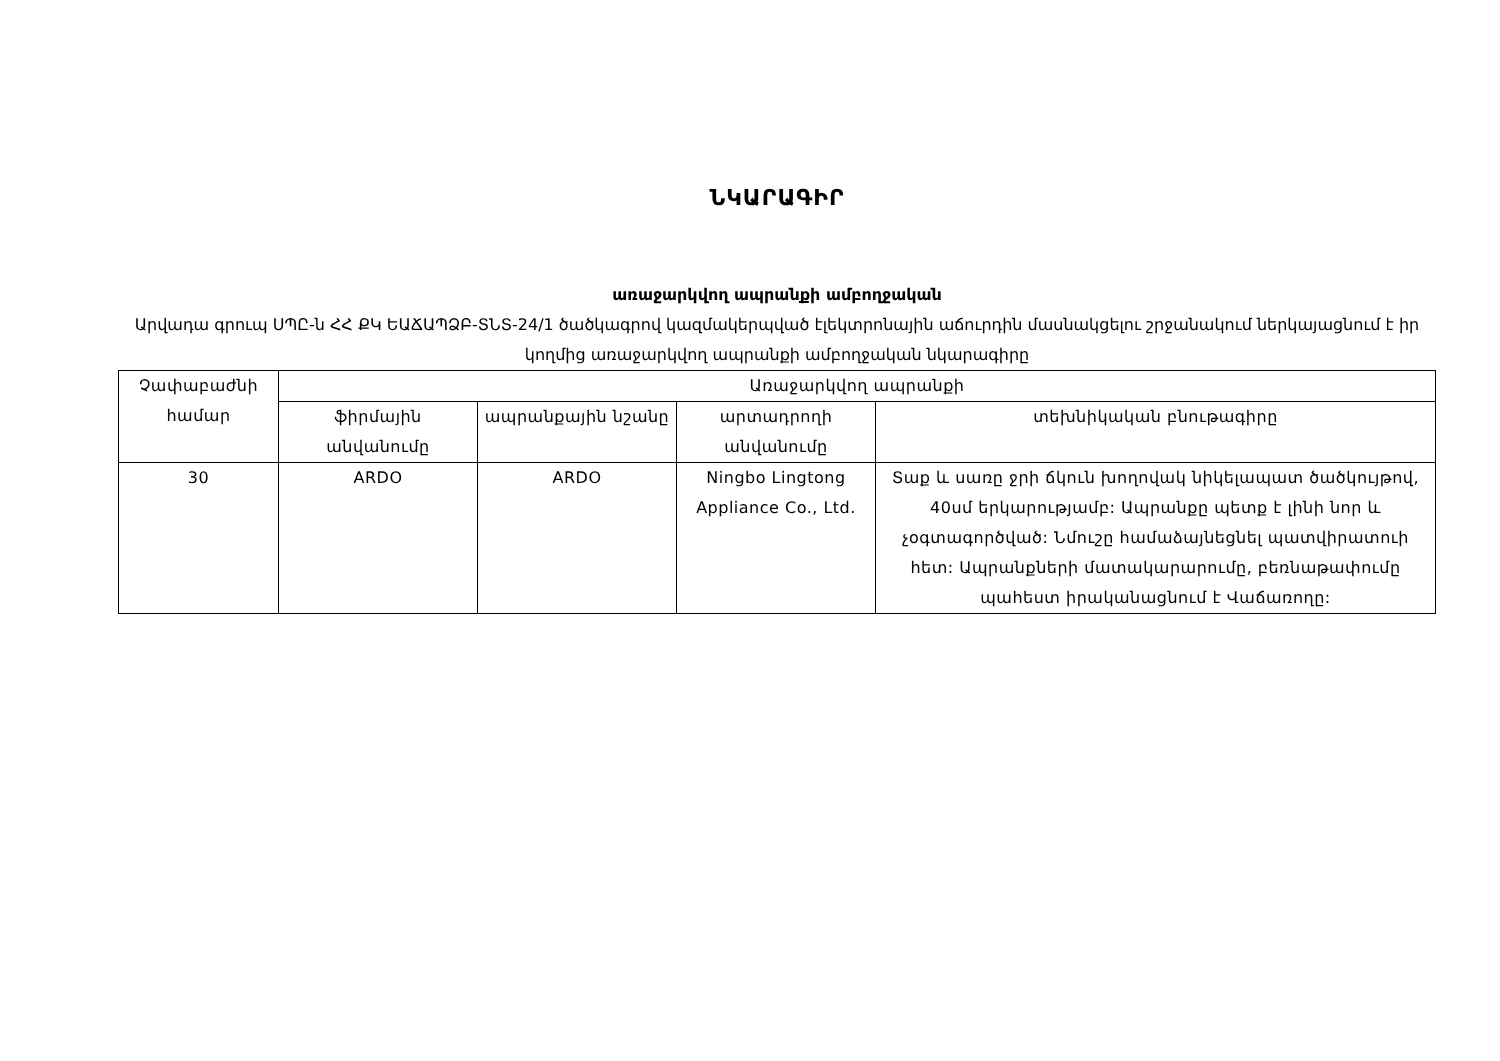ՆԿԱՐԱԳԻՐ
առաջարկվող ապրանքի ամբողջական
Արվադա գրուպ ՍՊԸ-ն ՀՀ ՔԿ ԵԱՃԱՊՁԲ-ՏՆՏ-24/1 ծածկագրով կազմակերպված էլեկտրոնային աճուրդին մասնակցելու շրջանակում ներկայացնում է իր կողմից առաջարկվող ապրանքի ամբողջական նկարագիրը
| Չափաբաժնի համար | Առաջարկվող ապրանքի | | | |
| --- | --- | --- | --- | --- |
| | ֆիրմային անվանումը | ապրանքային նշանը | արտադրողի անվանումը | տեխնիկական բնութագիրը |
| 30 | ARDO | ARDO | Ningbo Lingtong Appliance Co., Ltd. | Տաք և սառը ջրի ճկուն խողովակ նիկելապատ ծածկույթով, 40սմ երկարությամբ: Ապրանքը պետք է լինի նոր և չօգտագործված: Նմուշը համաձայնեցնել պատվիրատուի հետ: Ապրանքների մատակարարումը, բեռնաթափումը պահեստ իրականացնում է Վաճառողը: |